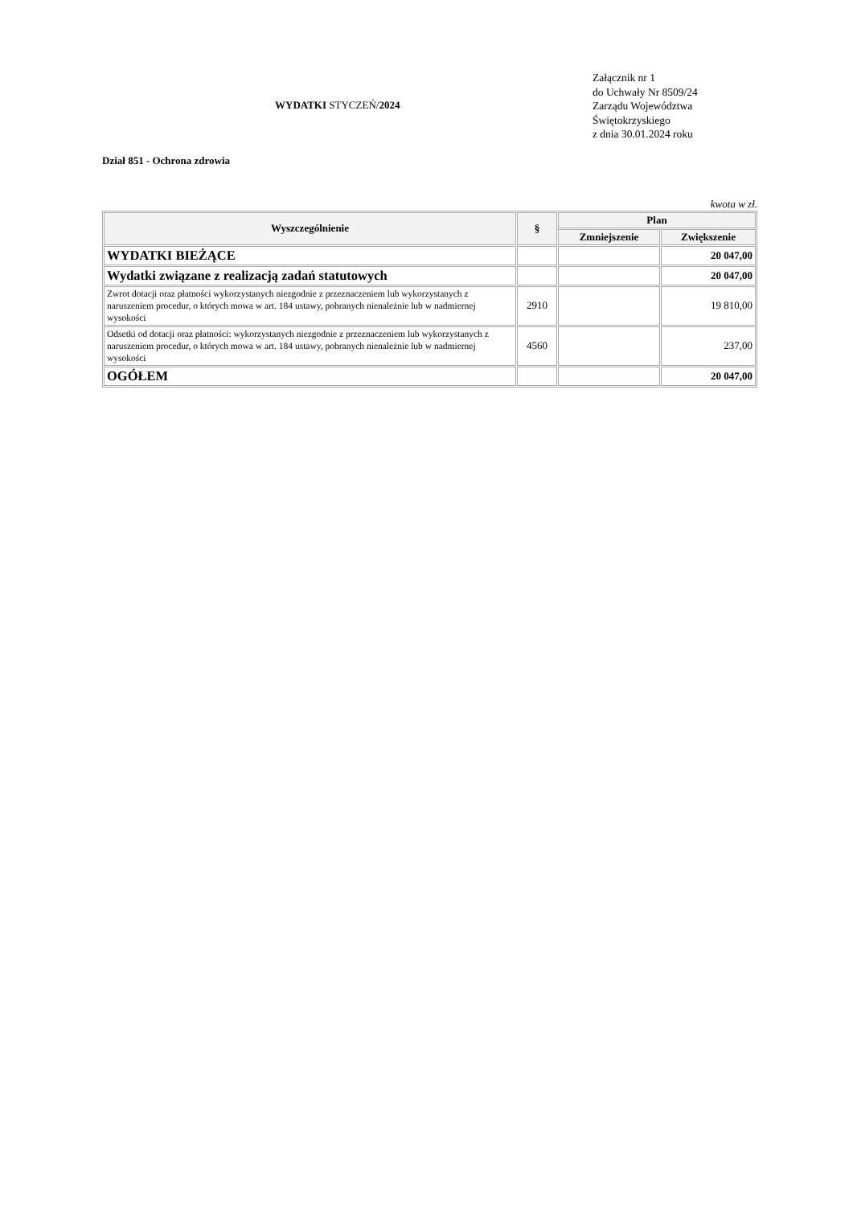WYDATKI STYCZEŃ/2024
Załącznik nr 1
do Uchwały Nr 8509/24
Zarządu Województwa
Świętokrzyskiego
z dnia 30.01.2024 roku
Dział 851 - Ochrona zdrowia
kwota w zł.
| Wyszczególnienie | § | Plan | |
| --- | --- | --- | --- |
| | | Zmniejszenie | Zwiększenie |
| WYDATKI BIEŻĄCE | | | 20 047,00 |
| Wydatki związane z realizacją zadań statutowych | | | 20 047,00 |
| Zwrot dotacji oraz płatności wykorzystanych niezgodnie z przeznaczeniem lub wykorzystanych z naruszeniem procedur, o których mowa w art. 184 ustawy, pobranych nienależnie lub w nadmiernej wysokości | 2910 | | 19 810,00 |
| Odsetki od dotacji oraz płatności: wykorzystanych niezgodnie z przeznaczeniem lub wykorzystanych z naruszeniem procedur, o których mowa w art. 184 ustawy, pobranych nienależnie lub w nadmiernej wysokości | 4560 | | 237,00 |
| OGÓŁEM | | | 20 047,00 |